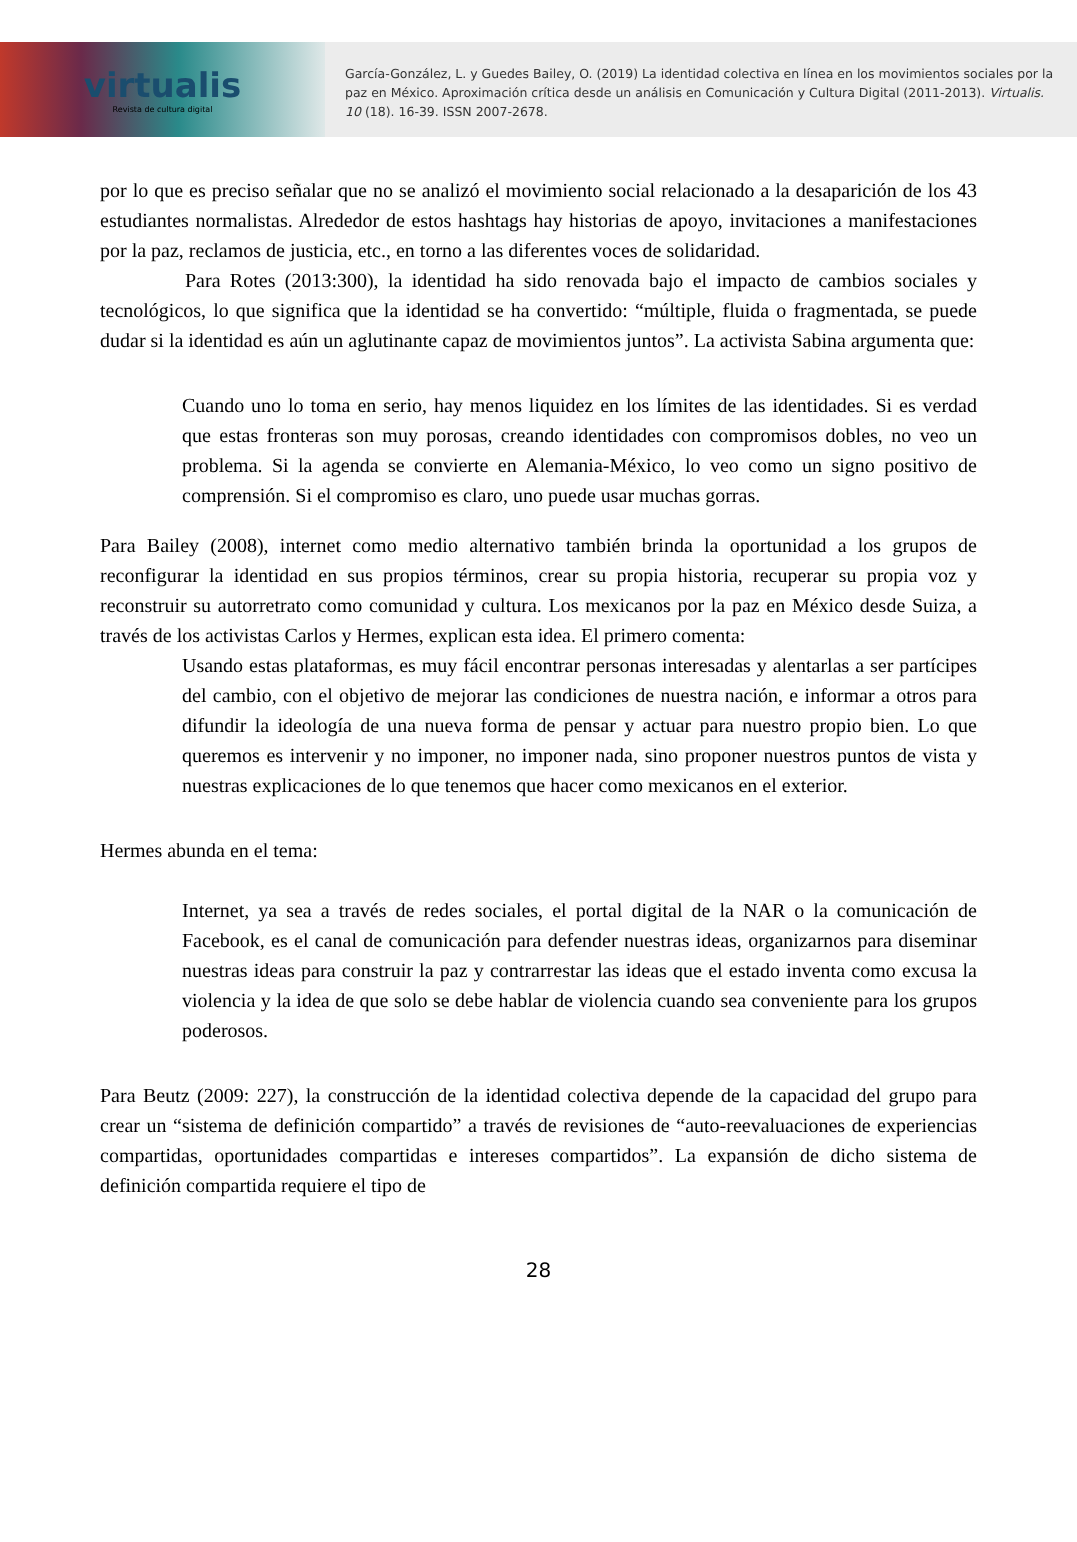virtualis
Revista de cultura digital
García-González, L. y Guedes Bailey, O. (2019) La identidad colectiva en línea en los movimientos sociales por la paz en México. Aproximación crítica desde un análisis en Comunicación y Cultura Digital (2011-2013). Virtualis. 10 (18). 16-39. ISSN 2007-2678.
por lo que es preciso señalar que no se analizó el movimiento social relacionado a la desaparición de los 43 estudiantes normalistas. Alrededor de estos hashtags hay historias de apoyo, invitaciones a manifestaciones por la paz, reclamos de justicia, etc., en torno a las diferentes voces de solidaridad.
Para Rotes (2013:300), la identidad ha sido renovada bajo el impacto de cambios sociales y tecnológicos, lo que significa que la identidad se ha convertido: “múltiple, fluida o fragmentada, se puede dudar si la identidad es aún un aglutinante capaz de movimientos juntos”. La activista Sabina argumenta que:
Cuando uno lo toma en serio, hay menos liquidez en los límites de las identidades. Si es verdad que estas fronteras son muy porosas, creando identidades con compromisos dobles, no veo un problema. Si la agenda se convierte en Alemania-México, lo veo como un signo positivo de comprensión. Si el compromiso es claro, uno puede usar muchas gorras.
Para Bailey (2008), internet como medio alternativo también brinda la oportunidad a los grupos de reconfigurar la identidad en sus propios términos, crear su propia historia, recuperar su propia voz y reconstruir su autorretrato como comunidad y cultura. Los mexicanos por la paz en México desde Suiza, a través de los activistas Carlos y Hermes, explican esta idea. El primero comenta:
Usando estas plataformas, es muy fácil encontrar personas interesadas y alentarlas a ser partícipes del cambio, con el objetivo de mejorar las condiciones de nuestra nación, e informar a otros para difundir la ideología de una nueva forma de pensar y actuar para nuestro propio bien. Lo que queremos es intervenir y no imponer, no imponer nada, sino proponer nuestros puntos de vista y nuestras explicaciones de lo que tenemos que hacer como mexicanos en el exterior.
Hermes abunda en el tema:
Internet, ya sea a través de redes sociales, el portal digital de la NAR o la comunicación de Facebook, es el canal de comunicación para defender nuestras ideas, organizarnos para diseminar nuestras ideas para construir la paz y contrarrestar las ideas que el estado inventa como excusa la violencia y la idea de que solo se debe hablar de violencia cuando sea conveniente para los grupos poderosos.
Para Beutz (2009: 227), la construcción de la identidad colectiva depende de la capacidad del grupo para crear un “sistema de definición compartido” a través de revisiones de “auto-reevaluaciones de experiencias compartidas, oportunidades compartidas e intereses compartidos”. La expansión de dicho sistema de definición compartida requiere el tipo de
28